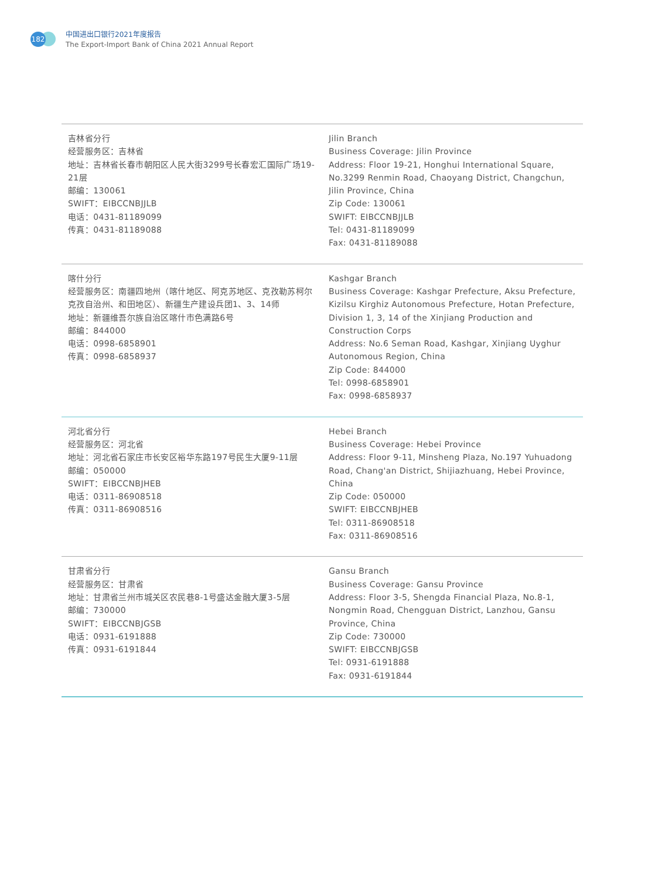182
中国进出口银行2021年度报告
The Export-Import Bank of China 2021 Annual Report
| 吉林省分行 经营服务区：吉林省 地址：吉林省长春市朝阳区人民大街3299号长春宏汇国际广场19-21层 邮编：130061 SWIFT：EIBCCNBJJLB 电话：0431-81189099 传真：0431-81189088 | Jilin Branch Business Coverage: Jilin Province Address: Floor 19-21, Honghui International Square, No.3299 Renmin Road, Chaoyang District, Changchun, Jilin Province, China Zip Code: 130061 SWIFT: EIBCCNBJJLB Tel: 0431-81189099 Fax: 0431-81189088 |
| 喀什分行 经营服务区：南疆四地州（喀什地区、阿克苏地区、克孜勒苏柯尔克孜自治州、和田地区）、新疆生产建设兵团1、3、14师 地址：新疆维吾尔族自治区喀什市色满路6号 邮编：844000 电话：0998-6858901 传真：0998-6858937 | Kashgar Branch Business Coverage: Kashgar Prefecture, Aksu Prefecture, Kizilsu Kirghiz Autonomous Prefecture, Hotan Prefecture, Division 1, 3, 14 of the Xinjiang Production and Construction Corps Address: No.6 Seman Road, Kashgar, Xinjiang Uyghur Autonomous Region, China Zip Code: 844000 Tel: 0998-6858901 Fax: 0998-6858937 |
| 河北省分行 经营服务区：河北省 地址：河北省石家庄市长安区裕华东路197号民生大厦9-11层 邮编：050000 SWIFT：EIBCCNBJHEB 电话：0311-86908518 传真：0311-86908516 | Hebei Branch Business Coverage: Hebei Province Address: Floor 9-11, Minsheng Plaza, No.197 Yuhuadong Road, Chang'an District, Shijiazhuang, Hebei Province, China Zip Code: 050000 SWIFT: EIBCCNBJHEB Tel: 0311-86908518 Fax: 0311-86908516 |
| 甘肃省分行 经营服务区：甘肃省 地址：甘肃省兰州市城关区农民巷8-1号盛达金融大厦3-5层 邮编：730000 SWIFT：EIBCCNBJGSB 电话：0931-6191888 传真：0931-6191844 | Gansu Branch Business Coverage: Gansu Province Address: Floor 3-5, Shengda Financial Plaza, No.8-1, Nongmin Road, Chengguan District, Lanzhou, Gansu Province, China Zip Code: 730000 SWIFT: EIBCCNBJGSB Tel: 0931-6191888 Fax: 0931-6191844 |